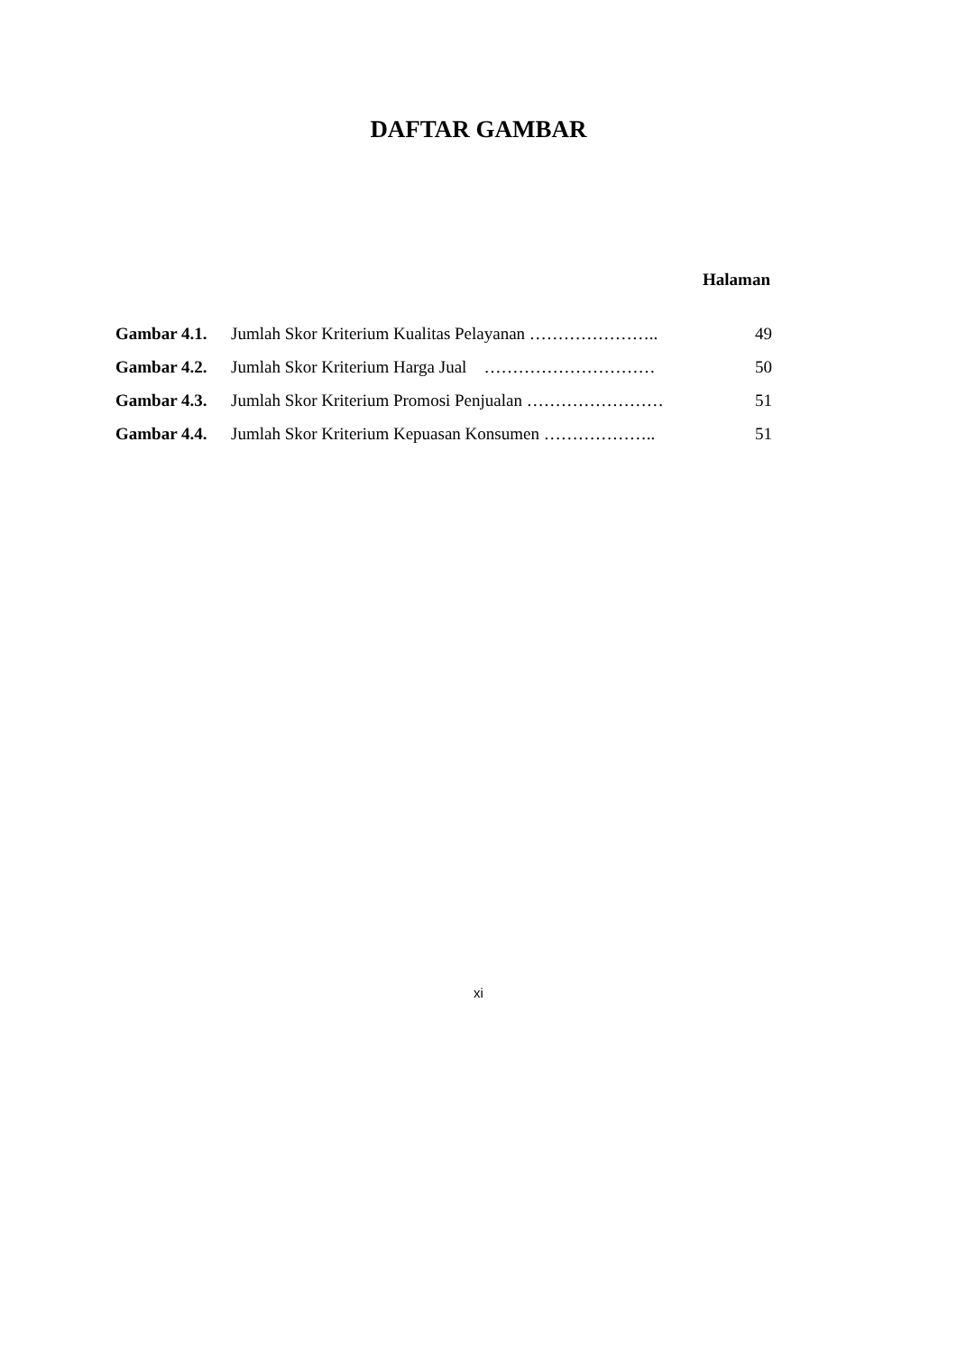DAFTAR GAMBAR
Halaman
| Gambar 4.1. | Jumlah Skor Kriterium Kualitas Pelayanan ………………….. | 49 |
| Gambar 4.2. | Jumlah Skor Kriterium Harga Jual ………………………… | 50 |
| Gambar 4.3. | Jumlah Skor Kriterium Promosi Penjualan …………………… | 51 |
| Gambar 4.4. | Jumlah Skor Kriterium Kepuasan Konsumen ……………….. | 51 |
xi